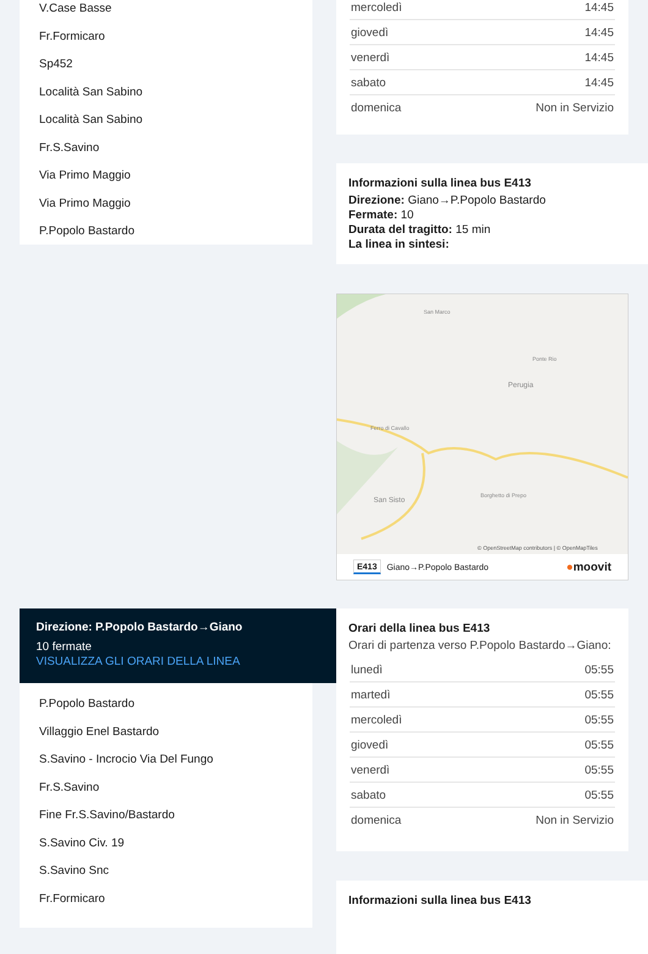V.Case Basse
Fr.Formicaro
Sp452
Località San Sabino
Località San Sabino
Fr.S.Savino
Via Primo Maggio
Via Primo Maggio
P.Popolo Bastardo
| mercoledì | 14:45 |
| giovedì | 14:45 |
| venerdì | 14:45 |
| sabato | 14:45 |
| domenica | Non in Servizio |
Informazioni sulla linea bus E413
Direzione: Giano→P.Popolo Bastardo
Fermate: 10
Durata del tragitto: 15 min
La linea in sintesi:
San Marco
Ponte Rio
Perugia
Ferro di Cavallo
San Sisto
Borghetto di Prepo
© OpenStreetMap contributors | © OpenMapTiles
E413 Giano→P.Popolo Bastardo ●moovit
Direzione: P.Popolo Bastardo→Giano
10 fermate
VISUALIZZA GLI ORARI DELLA LINEA
P.Popolo Bastardo
Villaggio Enel Bastardo
S.Savino - Incrocio Via Del Fungo
Fr.S.Savino
Fine Fr.S.Savino/Bastardo
S.Savino Civ. 19
S.Savino Snc
Fr.Formicaro
Orari della linea bus E413
Orari di partenza verso P.Popolo Bastardo→Giano:
| lunedì | 05:55 |
| martedì | 05:55 |
| mercoledì | 05:55 |
| giovedì | 05:55 |
| venerdì | 05:55 |
| sabato | 05:55 |
| domenica | Non in Servizio |
Informazioni sulla linea bus E413